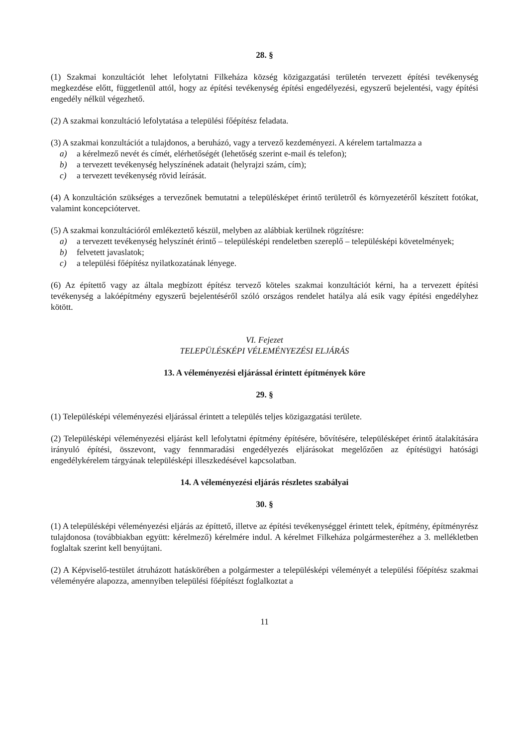28. §
(1) Szakmai konzultációt lehet lefolytatni Filkeháza község közigazgatási területén tervezett építési tevékenység megkezdése előtt, függetlenül attól, hogy az építési tevékenység építési engedélyezési, egyszerű bejelentési, vagy építési engedély nélkül végezhető.
(2) A szakmai konzultáció lefolytatása a települési főépítész feladata.
(3) A szakmai konzultációt a tulajdonos, a beruházó, vagy a tervező kezdeményezi. A kérelem tartalmazza a
a) a kérelmező nevét és címét, elérhetőségét (lehetőség szerint e-mail és telefon);
b) a tervezett tevékenység helyszínének adatait (helyrajzi szám, cím);
c) a tervezett tevékenység rövid leírását.
(4) A konzultáción szükséges a tervezőnek bemutatni a településképet érintő területről és környezetéről készített fotókat, valamint koncepciótervet.
(5) A szakmai konzultációról emlékeztető készül, melyben az alábbiak kerülnek rögzítésre:
a) a tervezett tevékenység helyszínét érintő – településképi rendeletben szereplő – településképi követelmények;
b) felvetett javaslatok;
c) a települési főépítész nyilatkozatának lényege.
(6) Az építettő vagy az általa megbízott építész tervező köteles szakmai konzultációt kérni, ha a tervezett építési tevékenység a lakóépítmény egyszerű bejelentéséről szóló országos rendelet hatálya alá esik vagy építési engedélyhez kötött.
VI. Fejezet
TELEPÜLÉSKÉPI VÉLEMÉNYEZÉSI ELJÁRÁS
13. A véleményezési eljárással érintett építmények köre
29. §
(1) Településképi véleményezési eljárással érintett a település teljes közigazgatási területe.
(2) Településképi véleményezési eljárást kell lefolytatni építmény építésére, bővítésére, településképet érintő átalakítására irányuló építési, összevont, vagy fennmaradási engedélyezés eljárásokat megelőzően az építésügyi hatósági engedélykérelem tárgyának településképi illeszkedésével kapcsolatban.
14. A véleményezési eljárás részletes szabályai
30. §
(1) A településképi véleményezési eljárás az építtető, illetve az építési tevékenységgel érintett telek, építmény, építményrész tulajdonosa (továbbiakban együtt: kérelmező) kérelmére indul. A kérelmet Filkeháza polgármesteréhez a 3. mellékletben foglaltak szerint kell benyújtani.
(2) A Képviselő-testület átruházott hatáskörében a polgármester a településképi véleményét a települési főépítész szakmai véleményére alapozza, amennyiben települési főépítészt foglalkoztat a
11